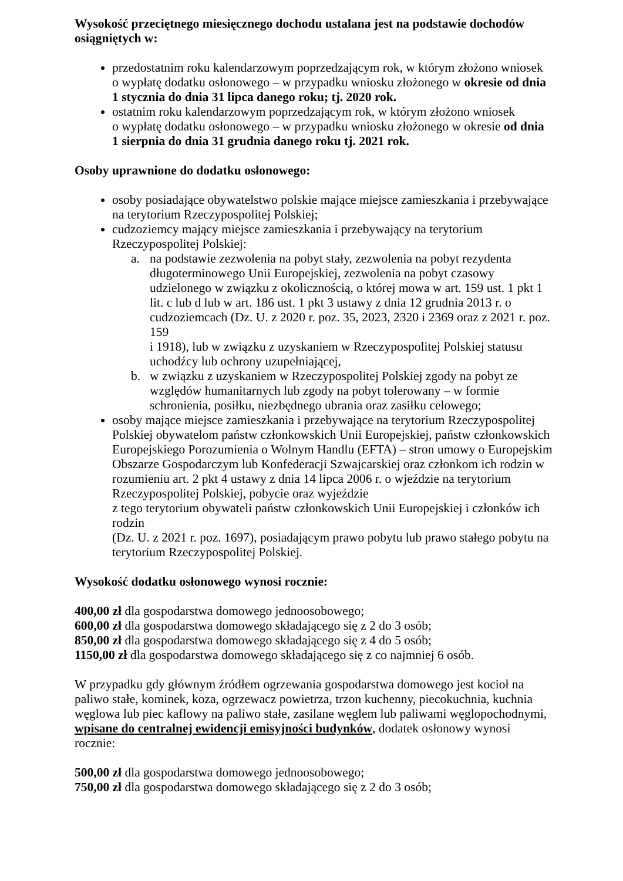Wysokość przeciętnego miesięcznego dochodu ustalana jest na podstawie dochodów osiągniętych w:
przedostatnim roku kalendarzowym poprzedzającym rok, w którym złożono wniosek
o wypłatę dodatku osłonowego – w przypadku wniosku złożonego w okresie od dnia 1 stycznia do dnia 31 lipca danego roku; tj. 2020 rok.
ostatnim roku kalendarzowym poprzedzającym rok, w którym złożono wniosek
o wypłatę dodatku osłonowego – w przypadku wniosku złożonego w okresie od dnia 1 sierpnia do dnia 31 grudnia danego roku tj. 2021 rok.
Osoby uprawnione do dodatku osłonowego:
osoby posiadające obywatelstwo polskie mające miejsce zamieszkania i przebywające na terytorium Rzeczypospolitej Polskiej;
cudzoziemcy mający miejsce zamieszkania i przebywający na terytorium Rzeczypospolitej Polskiej:
a. na podstawie zezwolenia na pobyt stały, zezwolenia na pobyt rezydenta długoterminowego Unii Europejskiej, zezwolenia na pobyt czasowy udzielonego w związku z okolicznością, o której mowa w art. 159 ust. 1 pkt 1 lit. c lub d lub w art. 186 ust. 1 pkt 3 ustawy z dnia 12 grudnia 2013 r. o cudzoziemcach (Dz. U. z 2020 r. poz. 35, 2023, 2320 i 2369 oraz z 2021 r. poz. 159
i 1918), lub w związku z uzyskaniem w Rzeczypospolitej Polskiej statusu uchodźcy lub ochrony uzupełniającej,
b. w związku z uzyskaniem w Rzeczypospolitej Polskiej zgody na pobyt ze względów humanitarnych lub zgody na pobyt tolerowany – w formie schronienia, posiłku, niezbędnego ubrania oraz zasiłku celowego;
osoby mające miejsce zamieszkania i przebywające na terytorium Rzeczypospolitej Polskiej obywatelom państw członkowskich Unii Europejskiej, państw członkowskich Europejskiego Porozumienia o Wolnym Handlu (EFTA) – stron umowy o Europejskim Obszarze Gospodarczym lub Konfederacji Szwajcarskiej oraz członkom ich rodzin w rozumieniu art. 2 pkt 4 ustawy z dnia 14 lipca 2006 r. o wjeździe na terytorium Rzeczypospolitej Polskiej, pobycie oraz wyjeździe
z tego terytorium obywateli państw członkowskich Unii Europejskiej i członków ich rodzin
(Dz. U. z 2021 r. poz. 1697), posiadającym prawo pobytu lub prawo stałego pobytu na terytorium Rzeczypospolitej Polskiej.
Wysokość dodatku osłonowego wynosi rocznie:
400,00 zł dla gospodarstwa domowego jednoosobowego;
600,00 zł dla gospodarstwa domowego składającego się z 2 do 3 osób;
850,00 zł dla gospodarstwa domowego składającego się z 4 do 5 osób;
1150,00 zł dla gospodarstwa domowego składającego się z co najmniej 6 osób.
W przypadku gdy głównym źródłem ogrzewania gospodarstwa domowego jest kocioł na paliwo stałe, kominek, koza, ogrzewacz powietrza, trzon kuchenny, piecokuchnia, kuchnia węglowa lub piec kaflowy na paliwo stałe, zasilane węglem lub paliwami węglopochodnymi, wpisane do centralnej ewidencji emisyjności budynków, dodatek osłonowy wynosi rocznie:
500,00 zł dla gospodarstwa domowego jednoosobowego;
750,00 zł dla gospodarstwa domowego składającego się z 2 do 3 osób;